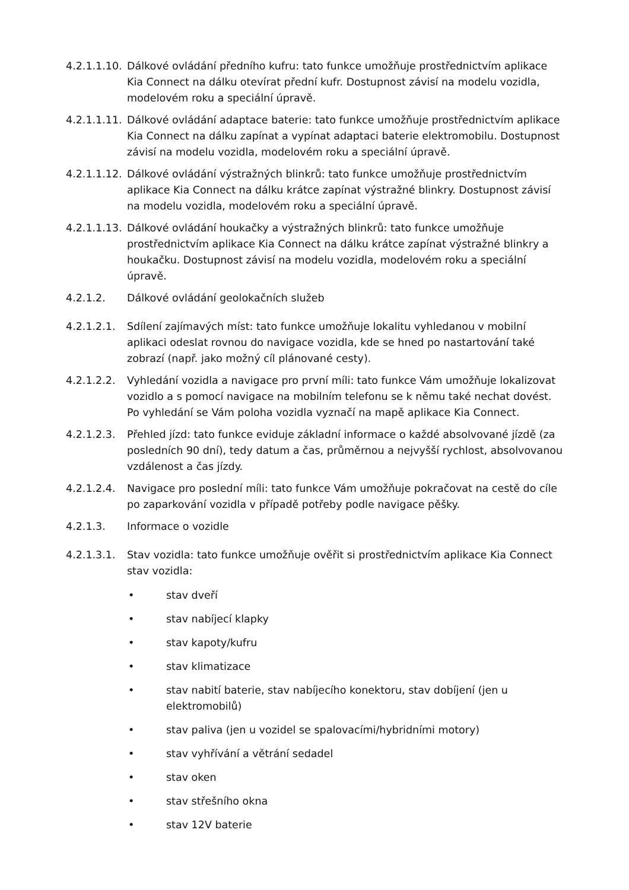4.2.1.1.10.
Dálkové ovládání předního kufru: tato funkce umožňuje prostřednictvím aplikace Kia Connect na dálku otevírat přední kufr. Dostupnost závisí na modelu vozidla, modelovém roku a speciální úpravě.
4.2.1.1.11.
Dálkové ovládání adaptace baterie: tato funkce umožňuje prostřednictvím aplikace Kia Connect na dálku zapínat a vypínat adaptaci baterie elektromobilu. Dostupnost závisí na modelu vozidla, modelovém roku a speciální úpravě.
4.2.1.1.12.
Dálkové ovládání výstražných blinkrů: tato funkce umožňuje prostřednictvím aplikace Kia Connect na dálku krátce zapínat výstražné blinkry. Dostupnost závisí na modelu vozidla, modelovém roku a speciální úpravě.
4.2.1.1.13.
Dálkové ovládání houkačky a výstražných blinkrů: tato funkce umožňuje prostřednictvím aplikace Kia Connect na dálku krátce zapínat výstražné blinkry a houkačku. Dostupnost závisí na modelu vozidla, modelovém roku a speciální úpravě.
4.2.1.2. Dálkové ovládání geolokačních služeb
4.2.1.2.1.
Sdílení zajímavých míst: tato funkce umožňuje lokalitu vyhledanou v mobilní aplikaci odeslat rovnou do navigace vozidla, kde se hned po nastartování také zobrazí (např. jako možný cíl plánované cesty).
4.2.1.2.2.
Vyhledání vozidla a navigace pro první míli: tato funkce Vám umožňuje lokalizovat vozidlo a s pomocí navigace na mobilním telefonu se k němu také nechat dovést. Po vyhledání se Vám poloha vozidla vyznačí na mapě aplikace Kia Connect.
4.2.1.2.3.
Přehled jízd: tato funkce eviduje základní informace o každé absolvované jízdě (za posledních 90 dní), tedy datum a čas, průměrnou a nejvyšší rychlost, absolvovanou vzdálenost a čas jízdy.
4.2.1.2.4.
Navigace pro poslední míli: tato funkce Vám umožňuje pokračovat na cestě do cíle po zaparkování vozidla v případě potřeby podle navigace pěšky.
4.2.1.3. Informace o vozidle
4.2.1.3.1.
Stav vozidla: tato funkce umožňuje ověřit si prostřednictvím aplikace Kia Connect stav vozidla:
• stav dveří
• stav nabíjecí klapky
• stav kapoty/kufru
• stav klimatizace
• stav nabití baterie, stav nabíjecího konektoru, stav dobíjení (jen u elektromobilů)
• stav paliva (jen u vozidel se spalovacími/hybridními motory)
• stav vyhřívání a větrání sedadel
• stav oken
• stav střešního okna
• stav 12V baterie